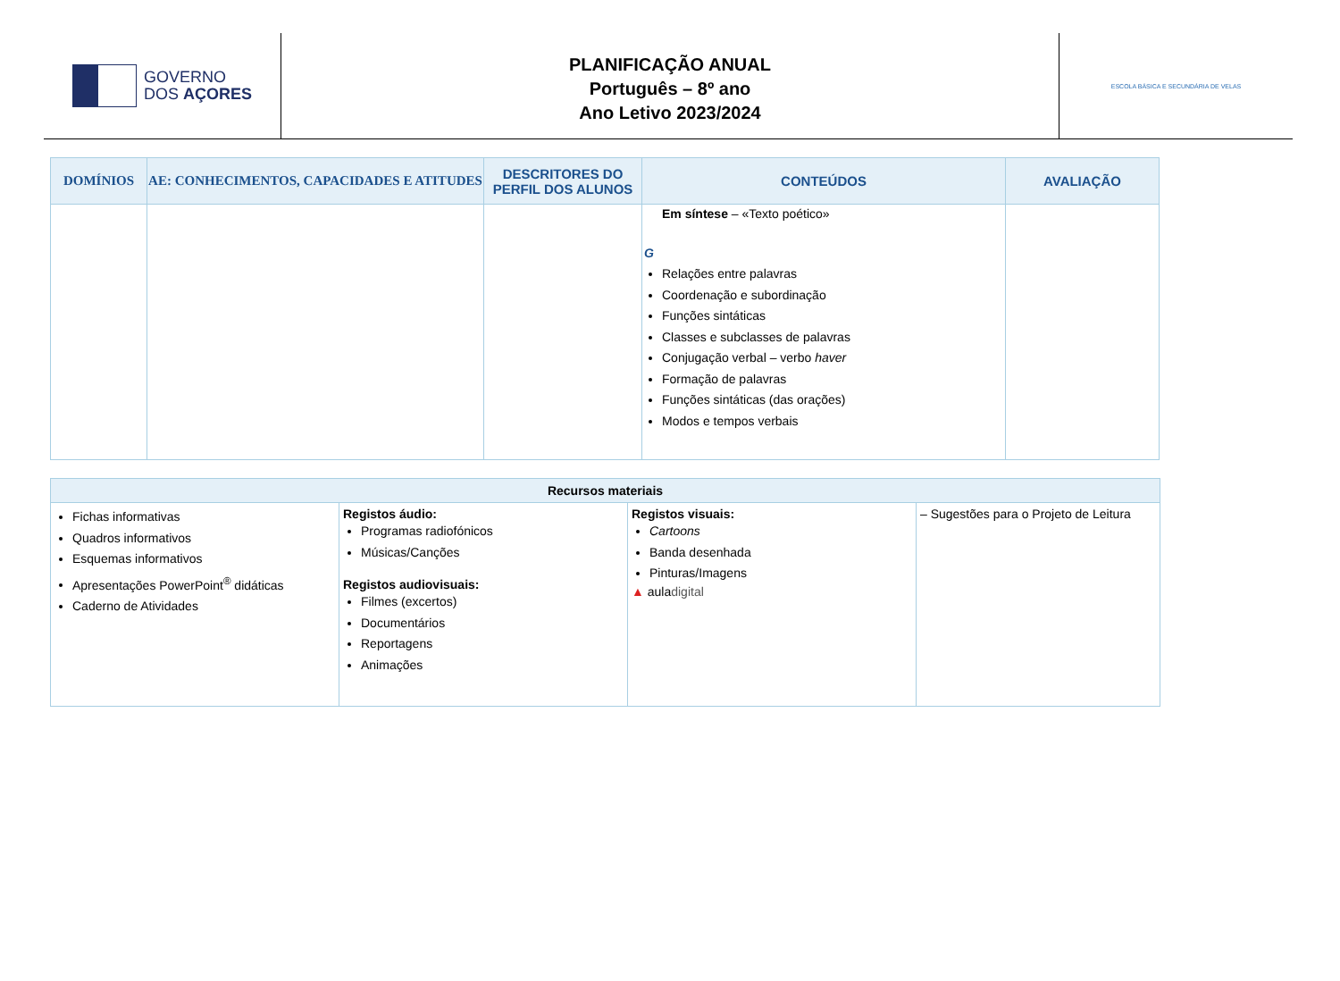GOVERNO
DOS AÇORES
PLANIFICAÇÃO ANUAL
Português – 8º ano
Ano Letivo 2023/2024
ESCOLA BÁSICA E SECUNDÁRIA DE VELAS
| DOMÍNIOS | AE: CONHECIMENTOS, CAPACIDADES E ATITUDES | DESCRITORES DO PERFIL DOS ALUNOS | CONTEÚDOS | AVALIAÇÃO |
| --- | --- | --- | --- | --- |
| | | | Em síntese – «Texto poético» G Relações entre palavras Coordenação e subordinação Funções sintáticas Classes e subclasses de palavras Conjugação verbal – verbo haver Formação de palavras Funções sintáticas (das orações) Modos e tempos verbais | |
| Recursos materiais | | | |
| --- | --- | --- | --- |
| Fichas informativas Quadros informativos Esquemas informativos Apresentações PowerPoint<sup>®</sup> didáticas Caderno de Atividades | Registos áudio: Programas radiofónicos Músicas/Canções Registos audiovisuais: Filmes (excertos) Documentários Reportagens Animações | Registos visuais: Cartoons Banda desenhada Pinturas/Imagens ▲ aula digital | – Sugestões para o Projeto de Leitura |